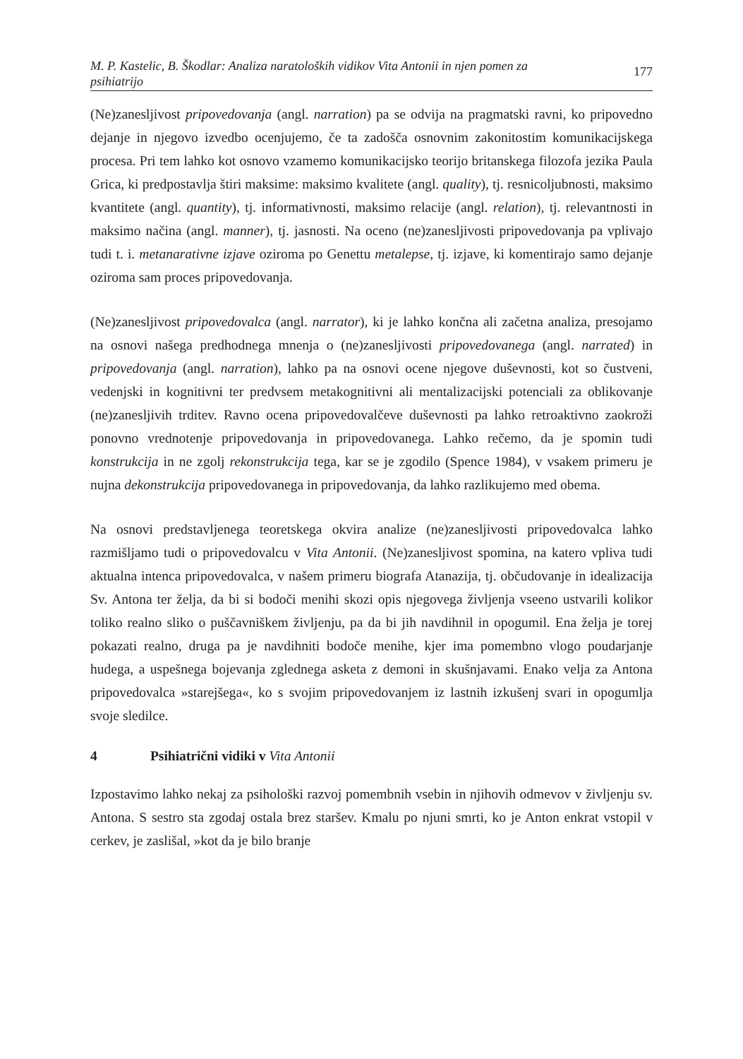M. P. Kastelic, B. Škodlar: Analiza naratoloških vidikov Vita Antonii in njen pomen za
psihiatrijo
177
(Ne)zanesljivost pripovedovanja (angl. narration) pa se odvija na pragmatski ravni, ko pripovedno dejanje in njegovo izvedbo ocenjujemo, če ta zadošča osnovnim zakonitostim komunikacijskega procesa. Pri tem lahko kot osnovo vzamemo komunikacijsko teorijo britanskega filozofa jezika Paula Grica, ki predpostavlja štiri maksime: maksimo kvalitete (angl. quality), tj. resnicoljubnosti, maksimo kvantitete (angl. quantity), tj. informativnosti, maksimo relacije (angl. relation), tj. relevantnosti in maksimo načina (angl. manner), tj. jasnosti. Na oceno (ne)zanesljivosti pripovedovanja pa vplivajo tudi t. i. metanarativne izjave oziroma po Genettu metalepse, tj. izjave, ki komentirajo samo dejanje oziroma sam proces pripovedovanja.
(Ne)zanesljivost pripovedovalca (angl. narrator), ki je lahko končna ali začetna analiza, presojamo na osnovi našega predhodnega mnenja o (ne)zanesljivosti pripovedovanega (angl. narrated) in pripovedovanja (angl. narration), lahko pa na osnovi ocene njegove duševnosti, kot so čustveni, vedenjski in kognitivni ter predvsem metakognitivni ali mentalizacijski potenciali za oblikovanje (ne)zanesljivih trditev. Ravno ocena pripovedovalčeve duševnosti pa lahko retroaktivno zaokroži ponovno vrednotenje pripovedovanja in pripovedovanega. Lahko rečemo, da je spomin tudi konstrukcija in ne zgolj rekonstrukcija tega, kar se je zgodilo (Spence 1984), v vsakem primeru je nujna dekonstrukcija pripovedovanega in pripovedovanja, da lahko razlikujemo med obema.
Na osnovi predstavljenega teoretskega okvira analize (ne)zanesljivosti pripovedovalca lahko razmišljamo tudi o pripovedovalcu v Vita Antonii. (Ne)zanesljivost spomina, na katero vpliva tudi aktualna intenca pripovedovalca, v našem primeru biografa Atanazija, tj. občudovanje in idealizacija Sv. Antona ter želja, da bi si bodoči menihi skozi opis njegovega življenja vseeno ustvarili kolikor toliko realno sliko o puščavniškem življenju, pa da bi jih navdihnil in opogumil. Ena želja je torej pokazati realno, druga pa je navdihniti bodoče menihe, kjer ima pomembno vlogo poudarjanje hudega, a uspešnega bojevanja zglednega asketa z demoni in skušnjavami. Enako velja za Antona pripovedovalca »starejšega«, ko s svojim pripovedovanjem iz lastnih izkušenj svari in opogumlja svoje sledilce.
4 Psihiatrični vidiki v Vita Antonii
Izpostavimo lahko nekaj za psihološki razvoj pomembnih vsebin in njihovih odmevov v življenju sv. Antona. S sestro sta zgodaj ostala brez staršev. Kmalu po njuni smrti, ko je Anton enkrat vstopil v cerkev, je zaslišal, »kot da je bilo branje